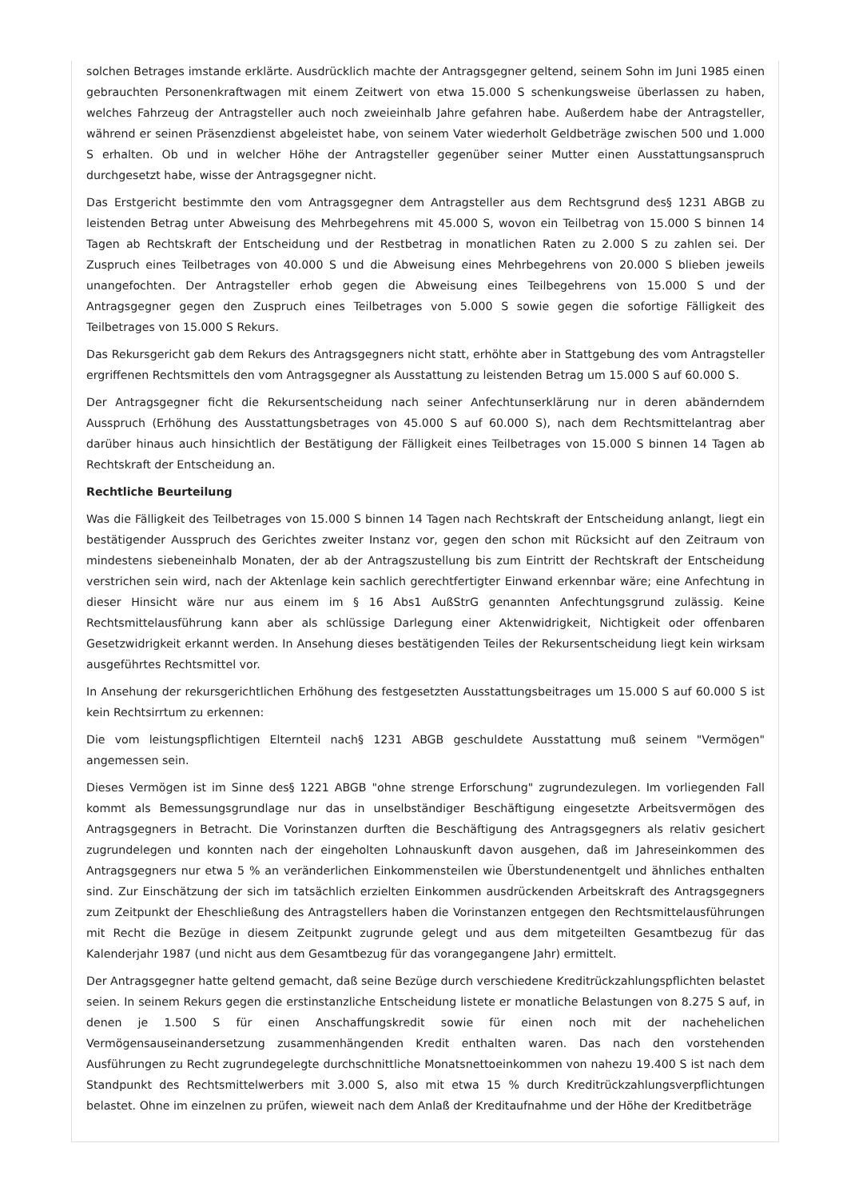solchen Betrages imstande erklärte. Ausdrücklich machte der Antragsgegner geltend, seinem Sohn im Juni 1985 einen gebrauchten Personenkraftwagen mit einem Zeitwert von etwa 15.000 S schenkungsweise überlassen zu haben, welches Fahrzeug der Antragsteller auch noch zweieinhalb Jahre gefahren habe. Außerdem habe der Antragsteller, während er seinen Präsenzdienst abgeleistet habe, von seinem Vater wiederholt Geldbeträge zwischen 500 und 1.000 S erhalten. Ob und in welcher Höhe der Antragsteller gegenüber seiner Mutter einen Ausstattungsanspruch durchgesetzt habe, wisse der Antragsgegner nicht.
Das Erstgericht bestimmte den vom Antragsgegner dem Antragsteller aus dem Rechtsgrund des§ 1231 ABGB zu leistenden Betrag unter Abweisung des Mehrbegehrens mit 45.000 S, wovon ein Teilbetrag von 15.000 S binnen 14 Tagen ab Rechtskraft der Entscheidung und der Restbetrag in monatlichen Raten zu 2.000 S zu zahlen sei. Der Zuspruch eines Teilbetrages von 40.000 S und die Abweisung eines Mehrbegehrens von 20.000 S blieben jeweils unangefochten. Der Antragsteller erhob gegen die Abweisung eines Teilbegehrens von 15.000 S und der Antragsgegner gegen den Zuspruch eines Teilbetrages von 5.000 S sowie gegen die sofortige Fälligkeit des Teilbetrages von 15.000 S Rekurs.
Das Rekursgericht gab dem Rekurs des Antragsgegners nicht statt, erhöhte aber in Stattgebung des vom Antragsteller ergriffenen Rechtsmittels den vom Antragsgegner als Ausstattung zu leistenden Betrag um 15.000 S auf 60.000 S.
Der Antragsgegner ficht die Rekursentscheidung nach seiner Anfechtunserklärung nur in deren abänderndem Ausspruch (Erhöhung des Ausstattungsbetrages von 45.000 S auf 60.000 S), nach dem Rechtsmittelantrag aber darüber hinaus auch hinsichtlich der Bestätigung der Fälligkeit eines Teilbetrages von 15.000 S binnen 14 Tagen ab Rechtskraft der Entscheidung an.
Rechtliche Beurteilung
Was die Fälligkeit des Teilbetrages von 15.000 S binnen 14 Tagen nach Rechtskraft der Entscheidung anlangt, liegt ein bestätigender Ausspruch des Gerichtes zweiter Instanz vor, gegen den schon mit Rücksicht auf den Zeitraum von mindestens siebeneinhalb Monaten, der ab der Antragszustellung bis zum Eintritt der Rechtskraft der Entscheidung verstrichen sein wird, nach der Aktenlage kein sachlich gerechtfertigter Einwand erkennbar wäre; eine Anfechtung in dieser Hinsicht wäre nur aus einem im § 16 Abs1 AußStrG genannten Anfechtungsgrund zulässig. Keine Rechtsmittelausführung kann aber als schlüssige Darlegung einer Aktenwidrigkeit, Nichtigkeit oder offenbaren Gesetzwidrigkeit erkannt werden. In Ansehung dieses bestätigenden Teiles der Rekursentscheidung liegt kein wirksam ausgeführtes Rechtsmittel vor.
In Ansehung der rekursgerichtlichen Erhöhung des festgesetzten Ausstattungsbeitrages um 15.000 S auf 60.000 S ist kein Rechtsirrtum zu erkennen:
Die vom leistungspflichtigen Elternteil nach§ 1231 ABGB geschuldete Ausstattung muß seinem "Vermögen" angemessen sein.
Dieses Vermögen ist im Sinne des§ 1221 ABGB "ohne strenge Erforschung" zugrundezulegen. Im vorliegenden Fall kommt als Bemessungsgrundlage nur das in unselbständiger Beschäftigung eingesetzte Arbeitsvermögen des Antragsgegners in Betracht. Die Vorinstanzen durften die Beschäftigung des Antragsgegners als relativ gesichert zugrundelegen und konnten nach der eingeholten Lohnauskunft davon ausgehen, daß im Jahreseinkommen des Antragsgegners nur etwa 5 % an veränderlichen Einkommensteilen wie Überstundenentgelt und ähnliches enthalten sind. Zur Einschätzung der sich im tatsächlich erzielten Einkommen ausdrückenden Arbeitskraft des Antragsgegners zum Zeitpunkt der Eheschließung des Antragstellers haben die Vorinstanzen entgegen den Rechtsmittelausführungen mit Recht die Bezüge in diesem Zeitpunkt zugrunde gelegt und aus dem mitgeteilten Gesamtbezug für das Kalenderjahr 1987 (und nicht aus dem Gesamtbezug für das vorangegangene Jahr) ermittelt.
Der Antragsgegner hatte geltend gemacht, daß seine Bezüge durch verschiedene Kreditrückzahlungspflichten belastet seien. In seinem Rekurs gegen die erstinstanzliche Entscheidung listete er monatliche Belastungen von 8.275 S auf, in denen je 1.500 S für einen Anschaffungskredit sowie für einen noch mit der nachehelichen Vermögensauseinandersetzung zusammenhängenden Kredit enthalten waren. Das nach den vorstehenden Ausführungen zu Recht zugrundegelegte durchschnittliche Monatsnettoeinkommen von nahezu 19.400 S ist nach dem Standpunkt des Rechtsmittelwerbers mit 3.000 S, also mit etwa 15 % durch Kreditrückzahlungsverpflichtungen belastet. Ohne im einzelnen zu prüfen, wieweit nach dem Anlaß der Kreditaufnahme und der Höhe der Kreditbeträge